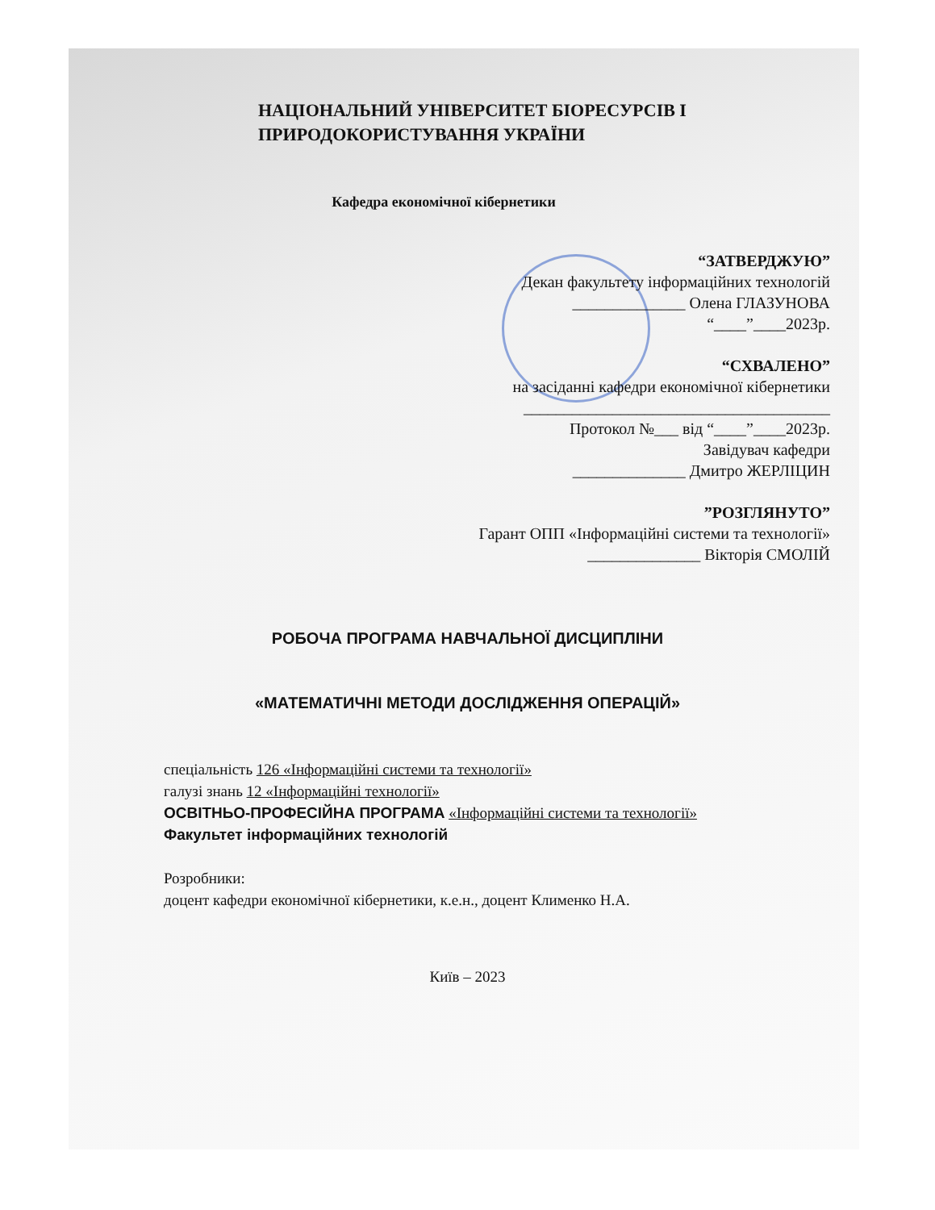НАЦІОНАЛЬНИЙ УНІВЕРСИТЕТ БІОРЕСУРСІВ І
ПРИРОДОКОРИСТУВАННЯ УКРАЇНИ
Кафедра економічної кібернетики
“ЗАТВЕРДЖУЮ”
Декан факультету інформаційних технологій
______________ Олена ГЛАЗУНОВА
“____”____2023р.
“СХВАЛЕНО”
на засіданні кафедри економічної кібернетики
______________________________________
Протокол №___ від “____”____2023р.
Завідувач кафедри
______________ Дмитро ЖЕРЛІЦИН
”РОЗГЛЯНУТО”
Гарант ОПП «Інформаційні системи та технології»
______________ Вікторія СМОЛІЙ
РОБОЧА ПРОГРАМА НАВЧАЛЬНОЇ ДИСЦИПЛІНИ
«МАТЕМАТИЧНІ МЕТОДИ ДОСЛІДЖЕННЯ ОПЕРАЦІЙ»
спеціальність 126 «Інформаційні системи та технології»
галузі знань 12 «Інформаційні технології»
ОСВІТНЬО-ПРОФЕСІЙНА ПРОГРАМА «Інформаційні системи та технології»
Факультет інформаційних технологій
Розробники:
доцент кафедри економічної кібернетики, к.е.н., доцент Клименко Н.А.
Київ – 2023